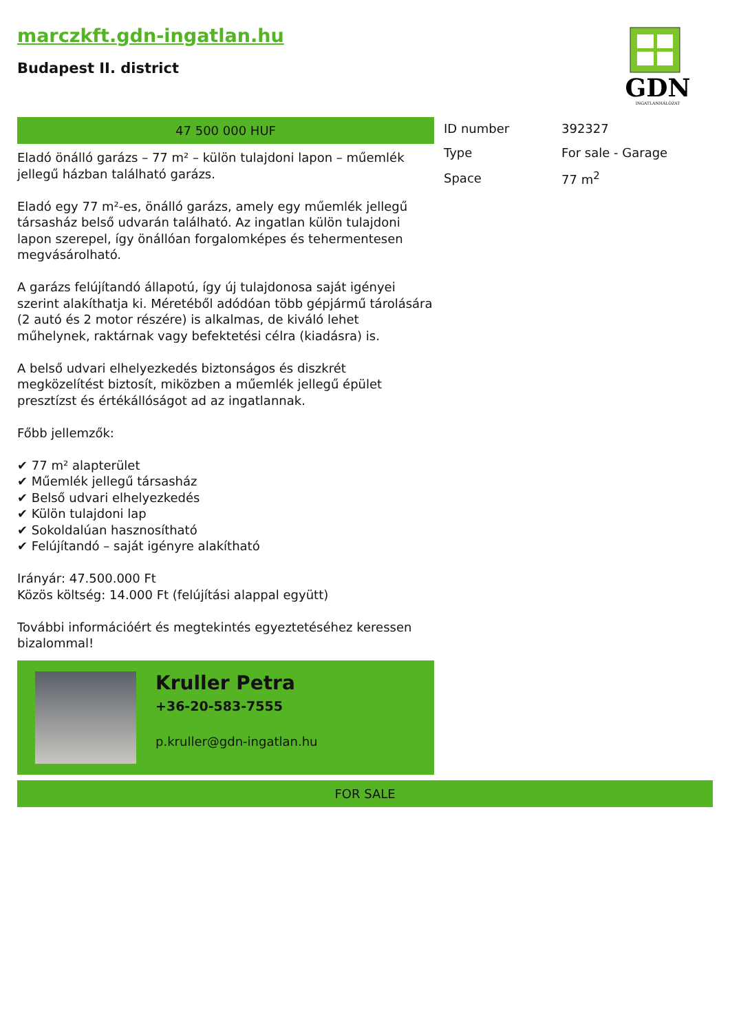marczkft.gdn-ingatlan.hu
Budapest II. district
GDN
INGATLANHÁLÓZAT
47 500 000 HUF
Eladó önálló garázs – 77 m² – külön tulajdoni lapon – műemlék jellegű házban található garázs.
Eladó egy 77 m²-es, önálló garázs, amely egy műemlék jellegű társasház belső udvarán található. Az ingatlan külön tulajdoni lapon szerepel, így önállóan forgalomképes és tehermentesen megvásárolható.
A garázs felújítandó állapotú, így új tulajdonosa saját igényei szerint alakíthatja ki. Méretéből adódóan több gépjármű tárolására (2 autó és 2 motor részére) is alkalmas, de kiváló lehet műhelynek, raktárnak vagy befektetési célra (kiadásra) is.
A belső udvari elhelyezkedés biztonságos és diszkrét megközelítést biztosít, miközben a műemlék jellegű épület presztízst és értékállóságot ad az ingatlannak.
Főbb jellemzők:
✔ 77 m² alapterület
✔ Műemlék jellegű társasház
✔ Belső udvari elhelyezkedés
✔ Külön tulajdoni lap
✔ Sokoldalúan hasznosítható
✔ Felújítandó – saját igényre alakítható
Irányár: 47.500.000 Ft
Közös költség: 14.000 Ft (felújítási alappal együtt)
További információért és megtekintés egyeztetéséhez keressen bizalommal!
Kruller Petra
+36-20-583-7555
p.kruller@gdn-ingatlan.hu
| ID number | 392327 |
| Type | For sale - Garage |
| Space | 77 m<sup>2</sup> |
FOR SALE